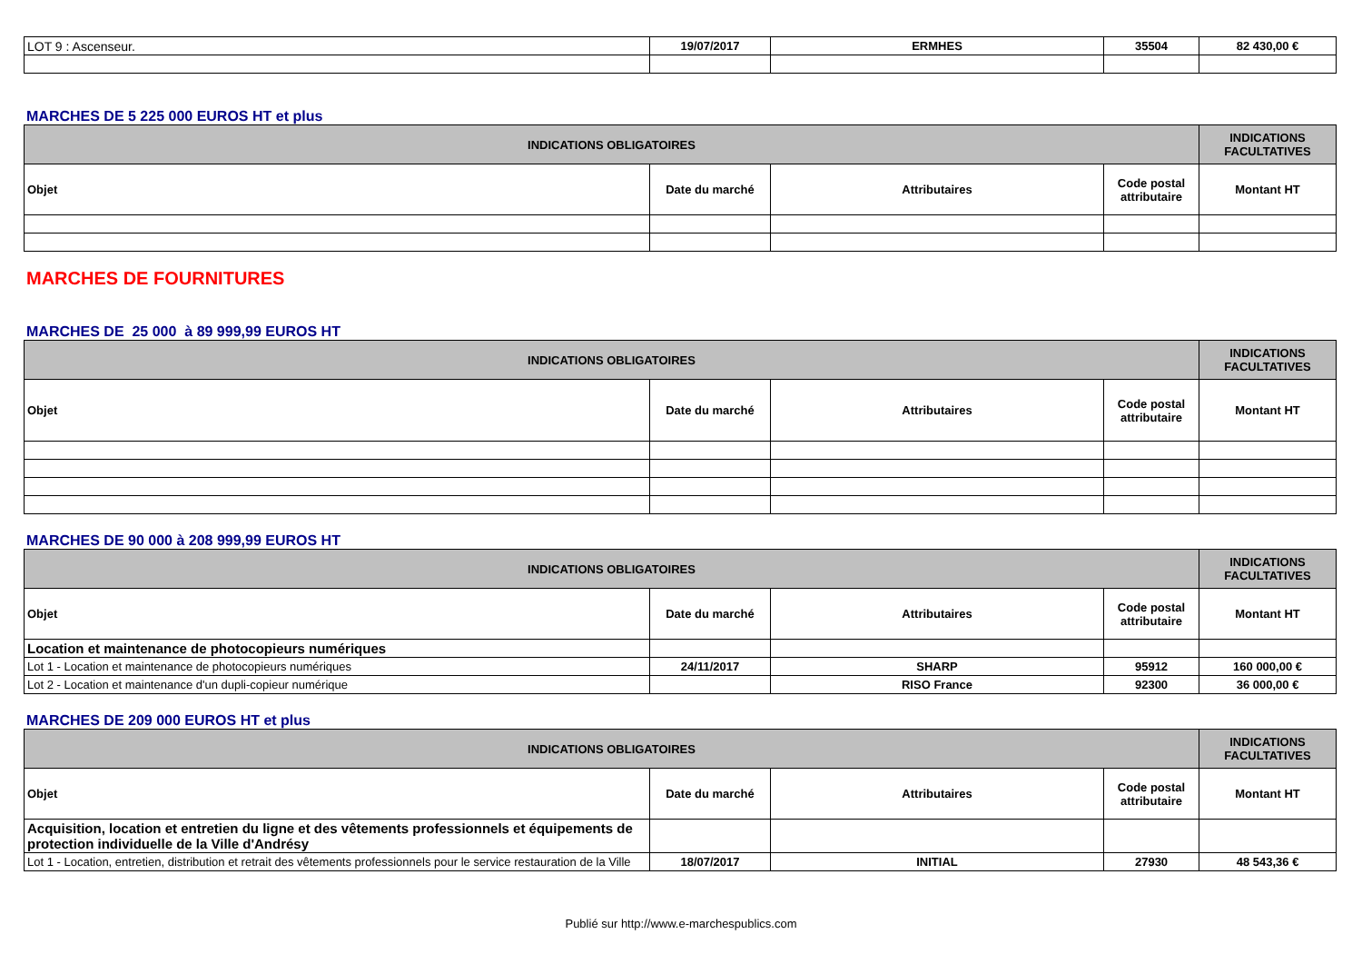| LOT 9 : Ascenseur. | 19/07/2017 | ERMHES | 35504 | 82 430,00 € |
MARCHES DE 5 225 000 EUROS HT et plus
| INDICATIONS OBLIGATOIRES | | | | INDICATIONS FACULTATIVES |
| --- | --- | --- | --- | --- |
| Objet | Date du marché | Attributaires | Code postal attributaire | Montant HT |
MARCHES DE FOURNITURES
MARCHES DE 25 000 à 89 999,99 EUROS HT
| INDICATIONS OBLIGATOIRES | | | | INDICATIONS FACULTATIVES |
| --- | --- | --- | --- | --- |
| Objet | Date du marché | Attributaires | Code postal attributaire | Montant HT |
MARCHES DE 90 000 à 208 999,99 EUROS HT
| INDICATIONS OBLIGATOIRES | | | | INDICATIONS FACULTATIVES |
| --- | --- | --- | --- | --- |
| Objet | Date du marché | Attributaires | Code postal attributaire | Montant HT |
| Location et maintenance de photocopieurs numériques | | | | |
| Lot 1 - Location et maintenance de photocopieurs numériques | 24/11/2017 | SHARP | 95912 | 160 000,00 € |
| Lot 2 - Location et maintenance d'un dupli-copieur numérique | | RISO France | 92300 | 36 000,00 € |
MARCHES DE 209 000 EUROS HT et plus
| INDICATIONS OBLIGATOIRES | | | | INDICATIONS FACULTATIVES |
| --- | --- | --- | --- | --- |
| Objet | Date du marché | Attributaires | Code postal attributaire | Montant HT |
| Acquisition, location et entretien du ligne et des vêtements professionnels et équipements de protection individuelle de la Ville d'Andrésy | | | | |
| Lot 1 - Location, entretien, distribution et retrait des vêtements professionnels pour le service restauration de la Ville | 18/07/2017 | INITIAL | 27930 | 48 543,36 € |
Publié sur http://www.e-marchespublics.com